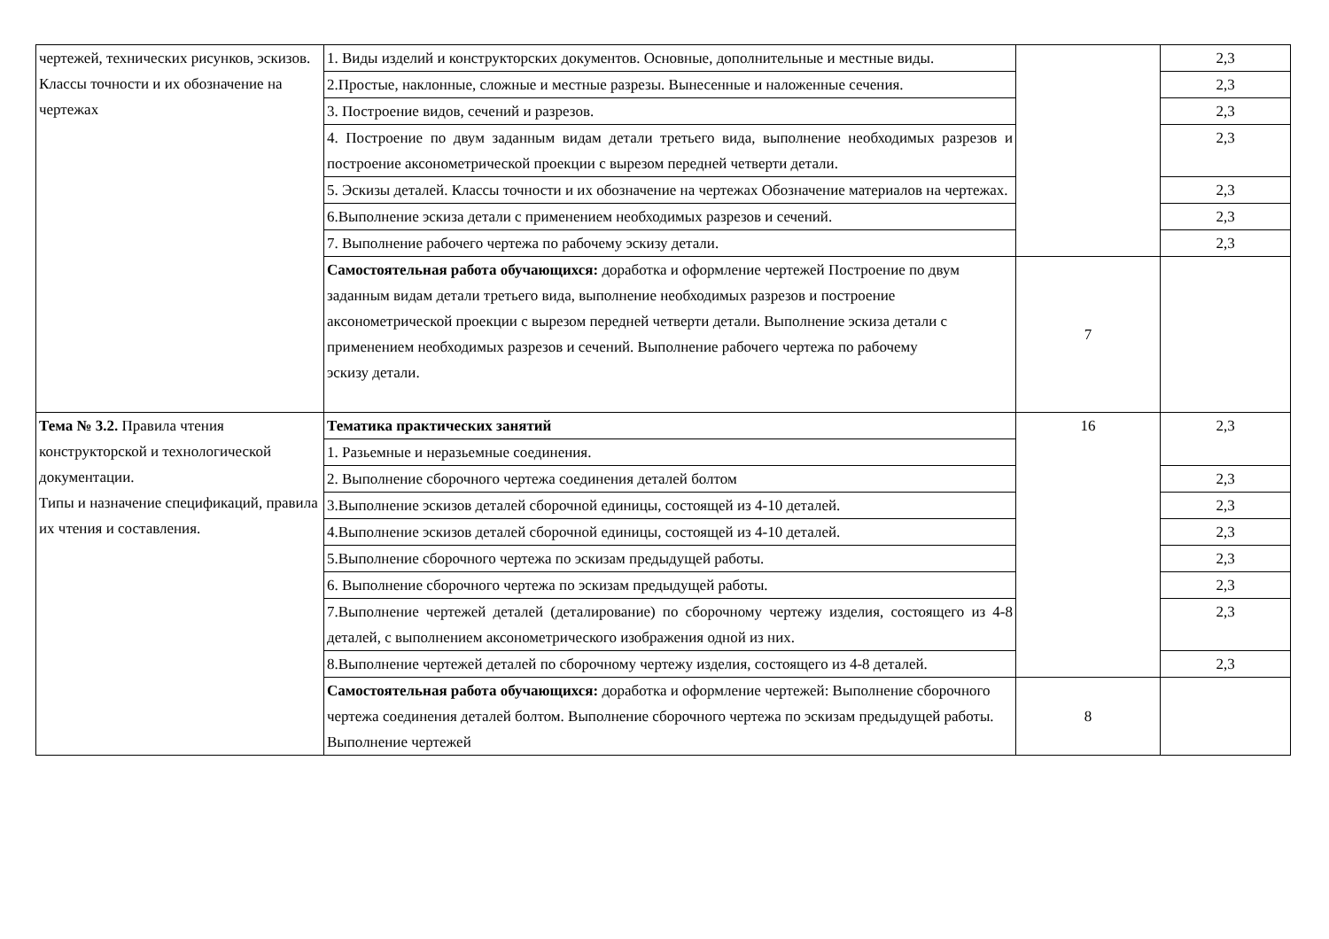| чертежей, технических рисунков, эскизов. Классы точности и их обозначение на чертежах | 1. Виды изделий и конструкторских документов. Основные, дополнительные и местные виды. | | 2,3 |
| | 2.Простые, наклонные, сложные и местные разрезы. Вынесенные и наложенные сечения. | | 2,3 |
| | 3. Построение видов, сечений и разрезов. | | 2,3 |
| | 4. Построение по двум заданным видам детали третьего вида, выполнение необходимых разрезов и построение аксонометрической проекции с вырезом передней четверти детали. | | 2,3 |
| | 5. Эскизы деталей. Классы точности и их обозначение на чертежах Обозначение материалов на чертежах. | | 2,3 |
| | 6.Выполнение эскиза детали с применением необходимых разрезов и сечений. | | 2,3 |
| | 7. Выполнение рабочего чертежа по рабочему эскизу детали. | | 2,3 |
| | Самостоятельная работа обучающихся: доработка и оформление чертежей Построение по двум заданным видам детали третьего вида, выполнение необходимых разрезов и построение аксонометрической проекции с вырезом передней четверти детали. Выполнение эскиза детали с применением необходимых разрезов и сечений. Выполнение рабочего чертежа по рабочему эскизу детали. | 7 | |
| Тема № 3.2. Правила чтения конструкторской и технологической документации. Типы и назначение спецификаций, правила их чтения и составления. | Тематика практических занятий | 16 | 2,3 |
| | 1. Разьемные и неразьемные соединения. | | |
| | 2. Выполнение сборочного чертежа соединения деталей болтом | | 2,3 |
| | 3.Выполнение эскизов деталей сборочной единицы, состоящей из 4-10 деталей. | | 2,3 |
| | 4.Выполнение эскизов деталей сборочной единицы, состоящей из 4-10 деталей. | | 2,3 |
| | 5.Выполнение сборочного чертежа по эскизам предыдущей работы. | | 2,3 |
| | 6. Выполнение сборочного чертежа по эскизам предыдущей работы. | | 2,3 |
| | 7.Выполнение чертежей деталей (деталирование) по сборочному чертежу изделия, состоящего из 4-8 деталей, с выполнением аксонометрического изображения одной из них. | | 2,3 |
| | 8.Выполнение чертежей деталей по сборочному чертежу изделия, состоящего из 4-8 деталей. | | 2,3 |
| | Самостоятельная работа обучающихся: доработка и оформление чертежей: Выполнение сборочного чертежа соединения деталей болтом. Выполнение сборочного чертежа по эскизам предыдущей работы. Выполнение чертежей | 8 | |